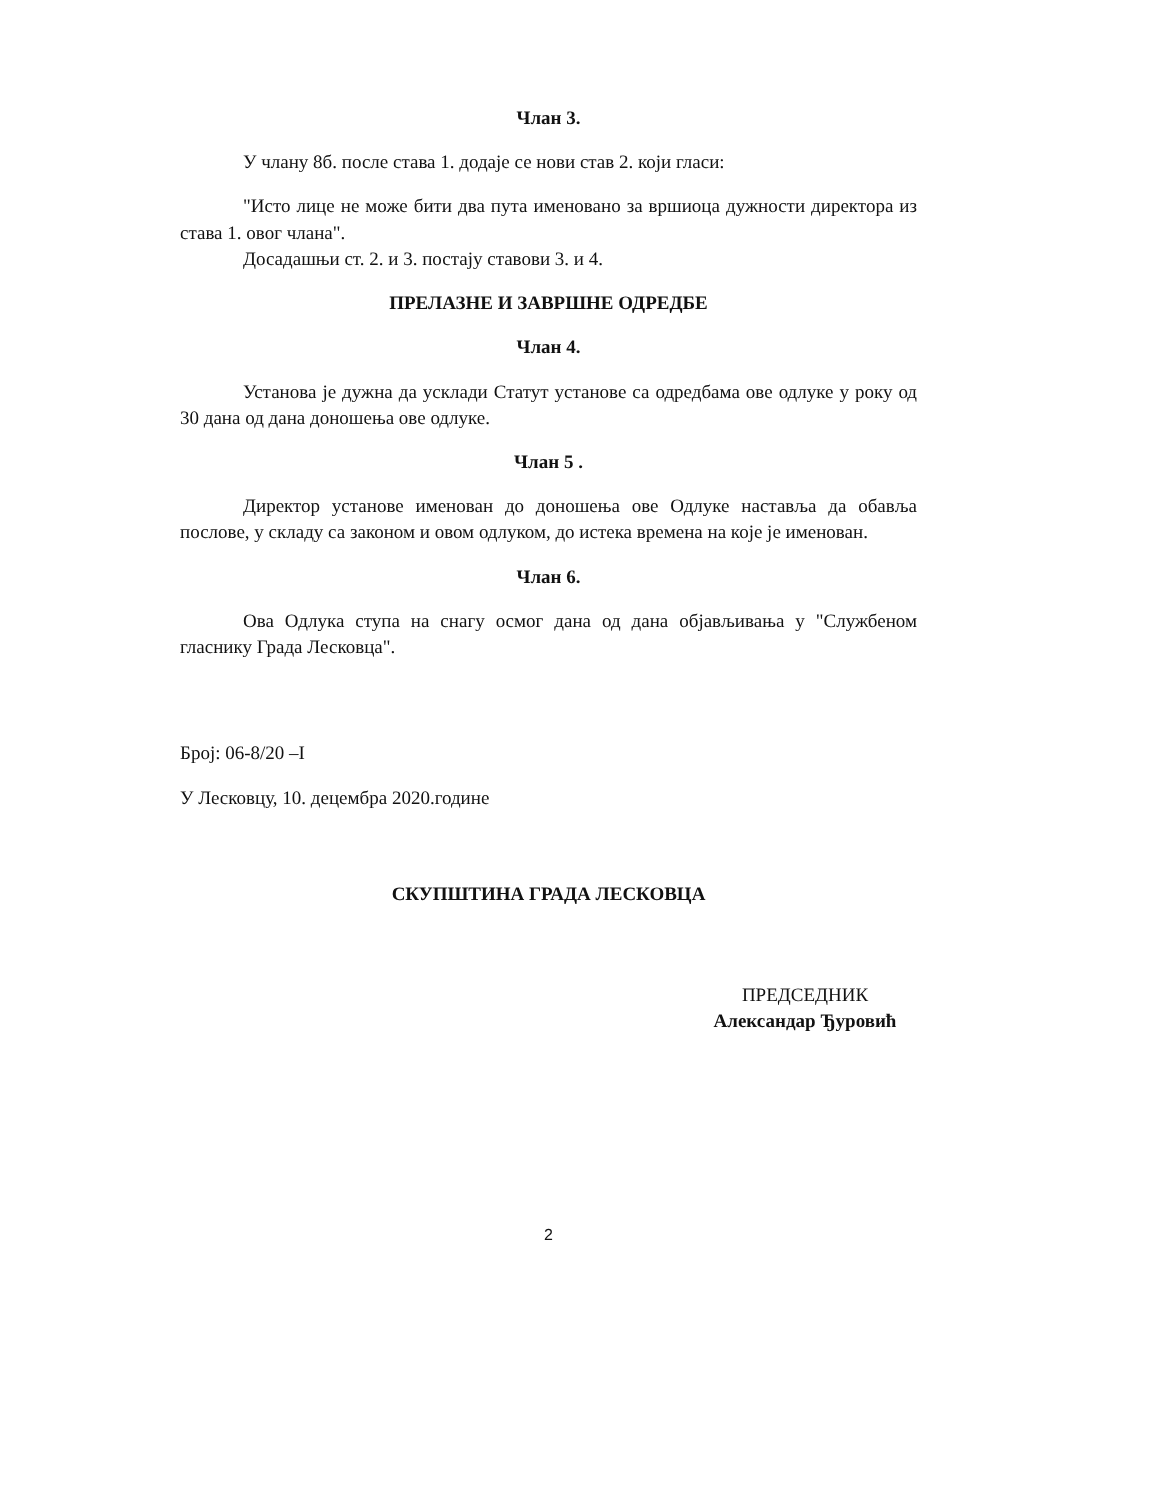Члан 3.
У члану 8б. после става 1. додаје се нови став 2. који гласи:
"Исто лице не може бити два пута именовано за вршиоца дужности директора из става 1. овог члана".
Досадашњи ст. 2. и 3. постају ставови 3. и 4.
ПРЕЛАЗНЕ И ЗАВРШНЕ ОДРЕДБЕ
Члан 4.
Установа је дужна да усклади Статут установе са одредбама ове одлуке у року од 30 дана од дана доношења ове одлуке.
Члан 5 .
Директор установе именован до доношења ове Одлуке наставља да обавља послове, у складу са законом и овом одлуком, до истека времена на које је именован.
Члан 6.
Ова Одлука ступа на снагу осмог дана од дана објављивања у "Службеном гласнику Града Лесковца".
Број: 06-8/20 –I
У Лесковцу, 10. децембра 2020.године
СКУПШТИНА ГРАДА ЛЕСКОВЦА
ПРЕДСЕДНИК
Александар Ђуровић
2